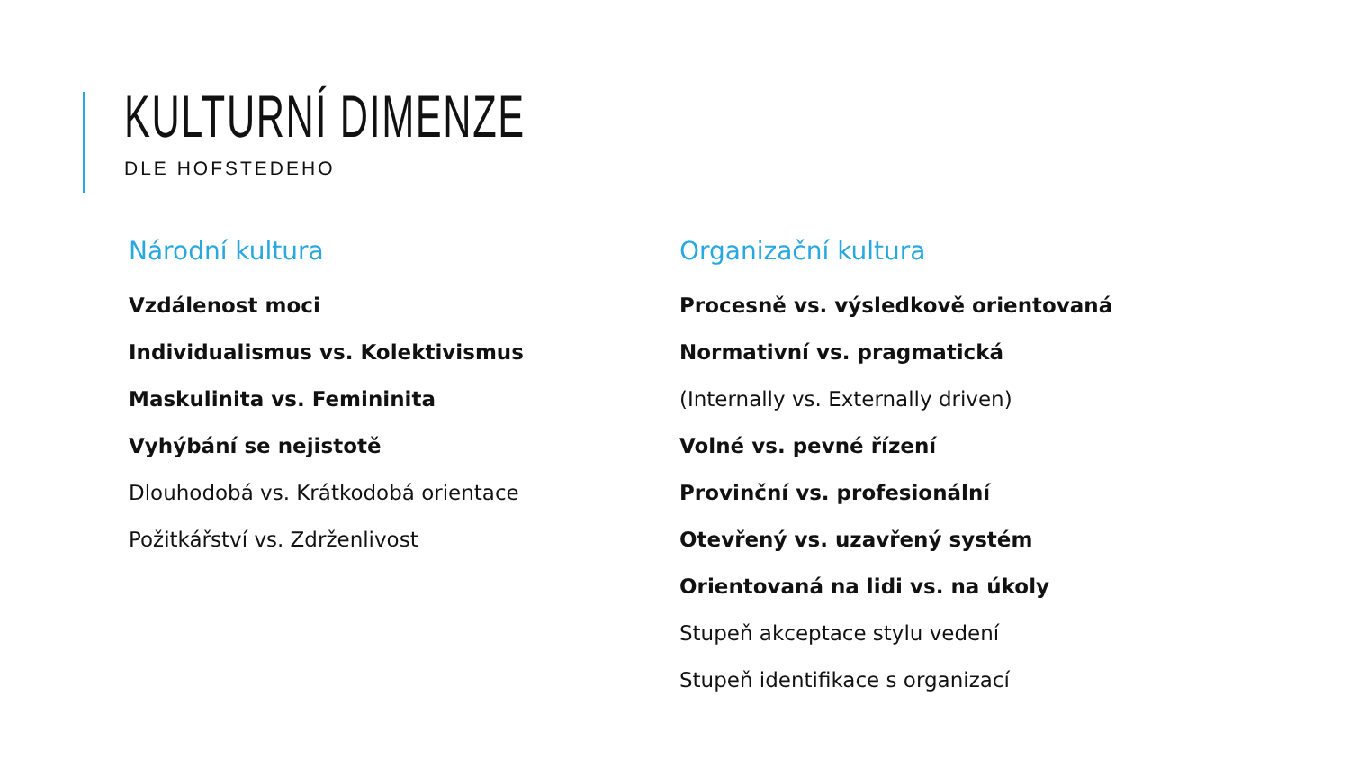KULTURNÍ DIMENZE
DLE HOFSTEDEHO
Národní kultura
Vzdálenost moci
Individualismus vs. Kolektivismus
Maskulinita vs. Femininita
Vyhýbání se nejistotě
Dlouhodobá vs. Krátkodobá orientace
Požitkářství vs. Zdrženlivost
Organizační kultura
Procesně vs. výsledkově orientovaná
Normativní vs. pragmatická
(Internally vs. Externally driven)
Volné vs. pevné řízení
Provinční vs. profesionální
Otevřený vs. uzavřený systém
Orientovaná na lidi vs. na úkoly
Stupeň akceptace stylu vedení
Stupeň identifikace s organizací